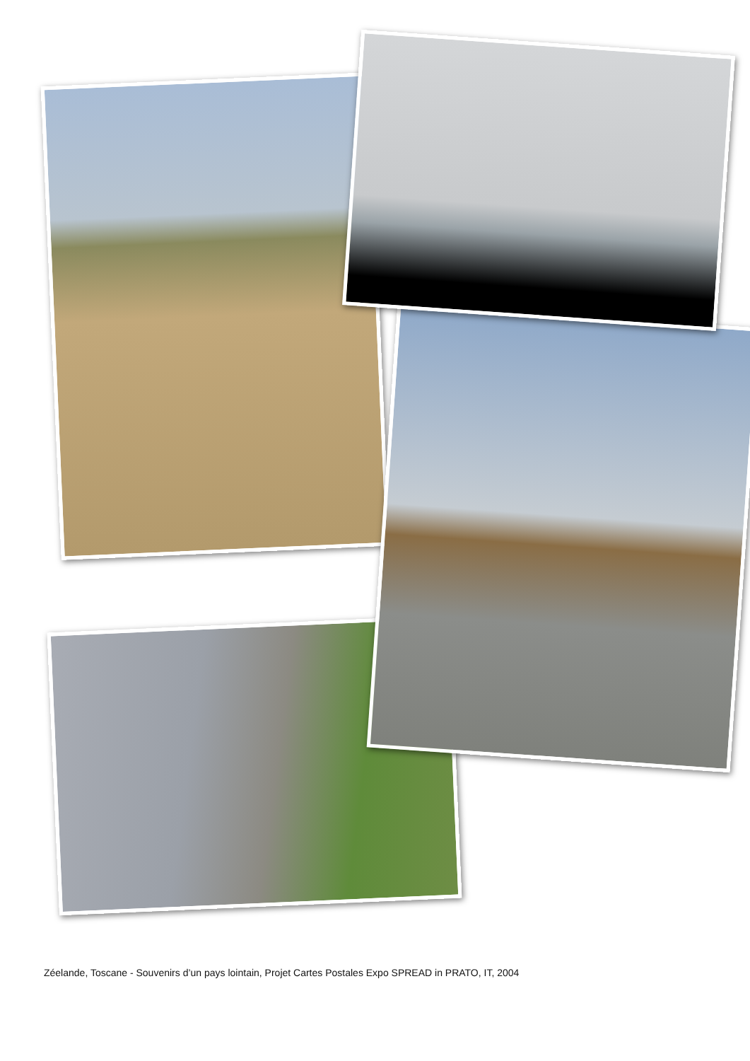Zéelande, Toscane - Souvenirs d’un pays lointain, Projet Cartes Postales Expo SPREAD in PRATO, IT, 2004